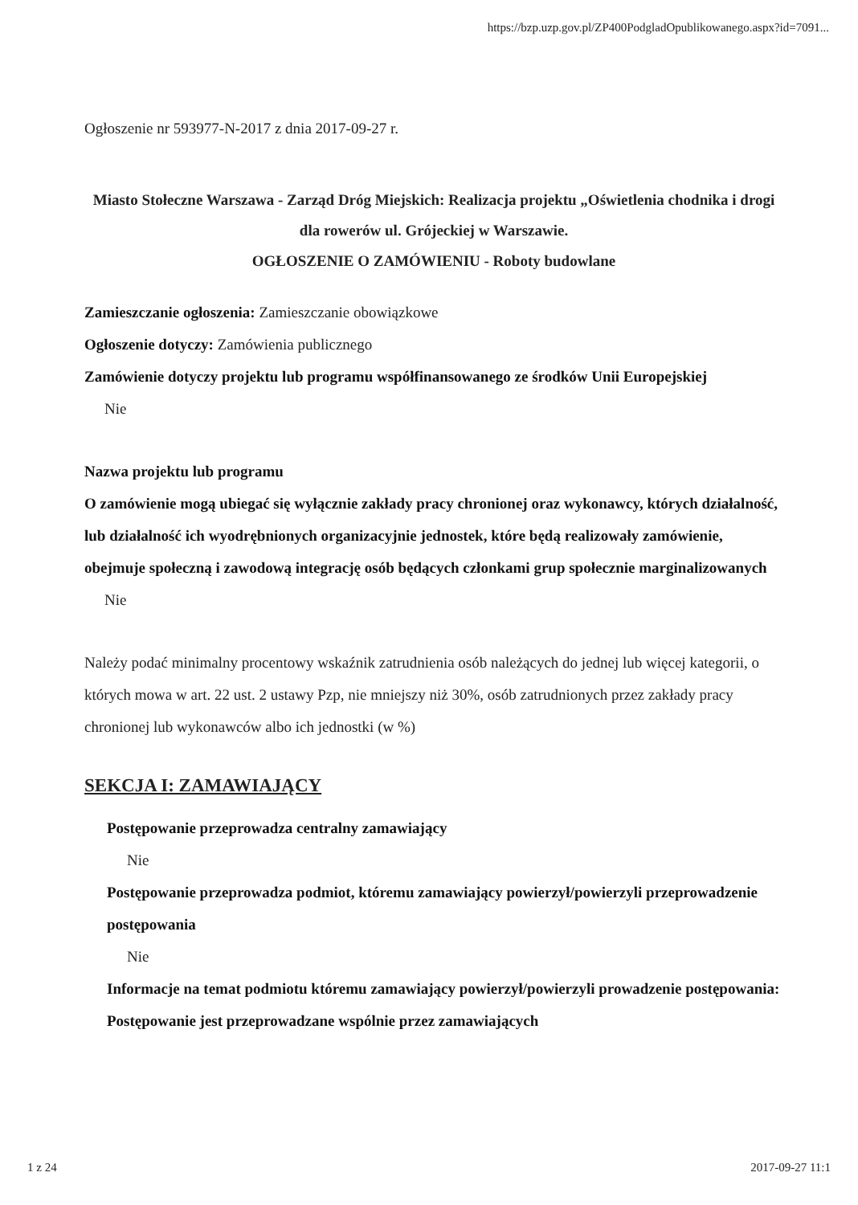https://bzp.uzp.gov.pl/ZP400PodgladOpublikowanego.aspx?id=7091...
Ogłoszenie nr 593977-N-2017 z dnia 2017-09-27 r.
Miasto Stołeczne Warszawa - Zarząd Dróg Miejskich: Realizacja projektu „Oświetlenia chodnika i drogi dla rowerów ul. Grójeckiej w Warszawie.
OGŁOSZENIE O ZAMÓWIENIU - Roboty budowlane
Zamieszczanie ogłoszenia: Zamieszczanie obowiązkowe
Ogłoszenie dotyczy: Zamówienia publicznego
Zamówienie dotyczy projektu lub programu współfinansowanego ze środków Unii Europejskiej
Nie
Nazwa projektu lub programu
O zamówienie mogą ubiegać się wyłącznie zakłady pracy chronionej oraz wykonawcy, których działalność, lub działalność ich wyodrębnionych organizacyjnie jednostek, które będą realizowały zamówienie, obejmuje społeczną i zawodową integrację osób będących członkami grup społecznie marginalizowanych
Nie
Należy podać minimalny procentowy wskaźnik zatrudnienia osób należących do jednej lub więcej kategorii, o których mowa w art. 22 ust. 2 ustawy Pzp, nie mniejszy niż 30%, osób zatrudnionych przez zakłady pracy chronionej lub wykonawców albo ich jednostki (w %)
SEKCJA I: ZAMAWIAJĄCY
Postępowanie przeprowadza centralny zamawiający
Nie
Postępowanie przeprowadza podmiot, któremu zamawiający powierzył/powierzyli przeprowadzenie postępowania
Nie
Informacje na temat podmiotu któremu zamawiający powierzył/powierzyli prowadzenie postępowania:
Postępowanie jest przeprowadzane wspólnie przez zamawiających
1 z 24 2017-09-27 11:1